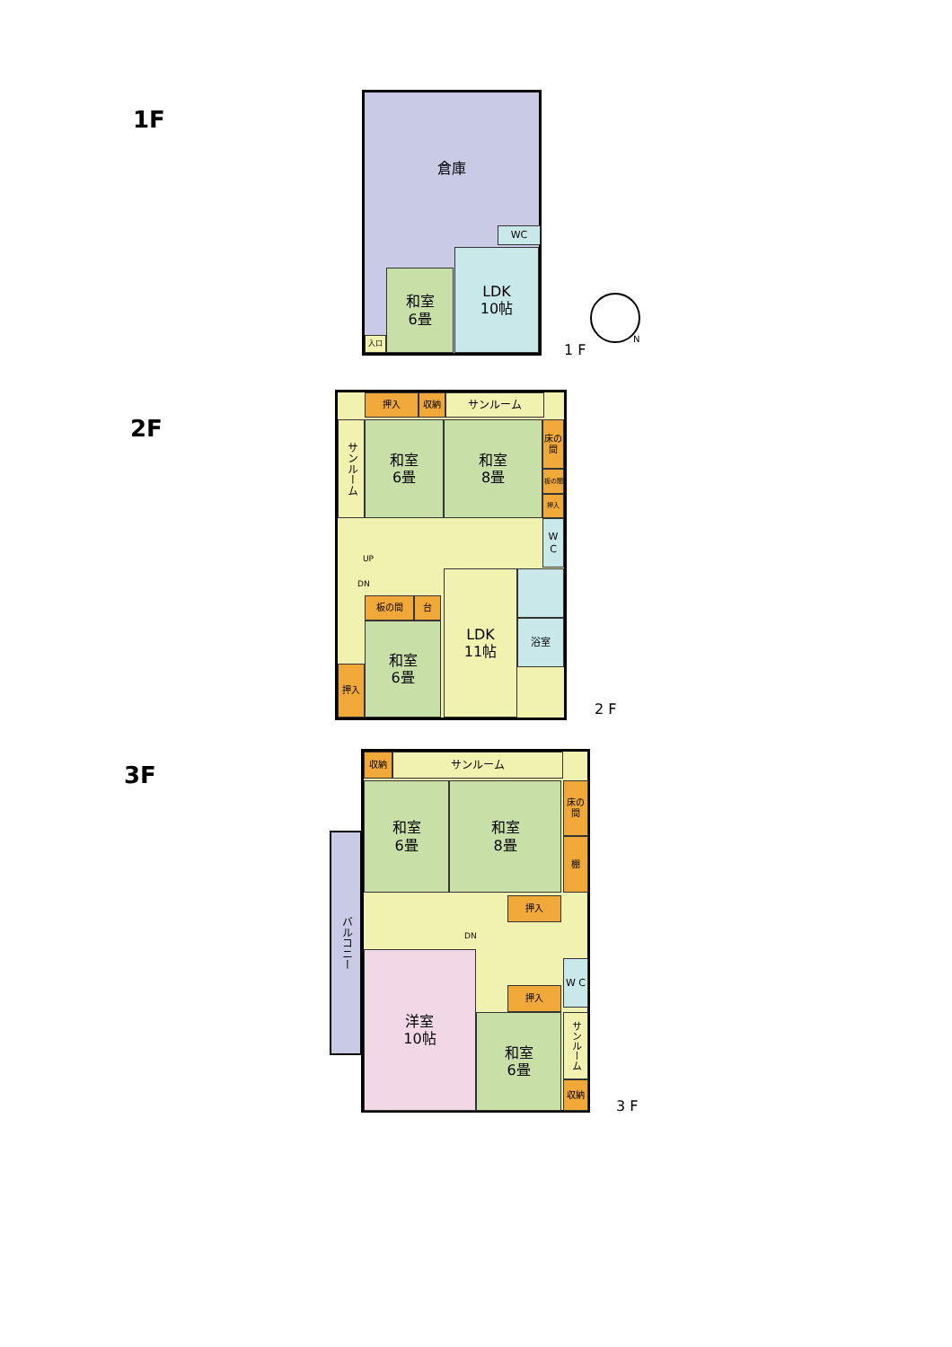1F
倉庫
WC
和室
6畳
LDK
10帖
入口
1 F
N
2F
押入 収納 サンルーム
サンルーム
和室
6畳
和室
8畳
床の間
板の間
押入
W C
UP
DN
板の間 台
和室
6畳
押入
LDK
11帖
浴室
2 F
3F
収納 サンルーム
和室
6畳
和室
8畳
床の間
棚
押入
DN
W C
押入
洋室
10帖
和室
6畳
サンルーム
収納
バルコニー
3 F